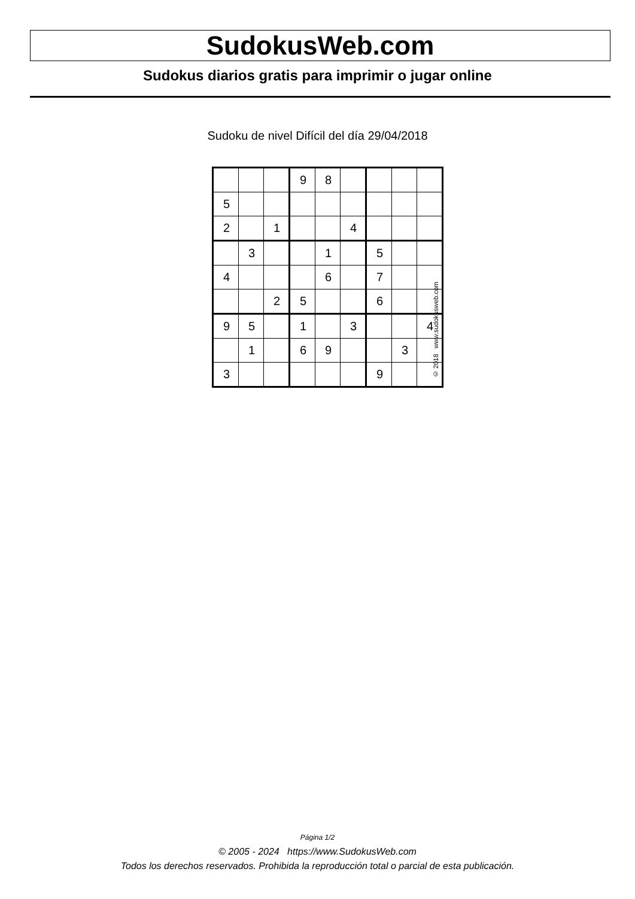SudokusWeb.com
Sudokus diarios gratis para imprimir o jugar online
Sudoku de nivel Difícil del día 29/04/2018
| | | | 9 | 8 | | | | |
| 5 | | | | | | | | |
| 2 | | 1 | | | 4 | | | |
| | 3 | | | 1 | | 5 | | |
| 4 | | | | 6 | | 7 | | |
| | | 2 | 5 | | | 6 | | |
| 9 | 5 | | 1 | | 3 | | | 4 |
| | 1 | | 6 | 9 | | | 3 | |
| 3 | | | | | | 9 | | |
© 2018 www.sudokusweb.com
Página 1/2
© 2005 - 2024 https://www.SudokusWeb.com
Todos los derechos reservados. Prohibida la reproducción total o parcial de esta publicación.